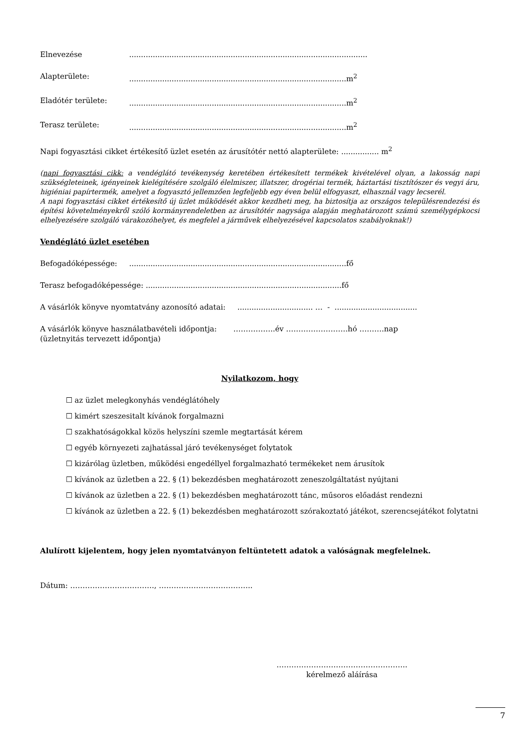Elnevezése.....................................................................................................
Alapterülete:............................................................................................m<sup>2</sup>
Eladótér területe:............................................................................................m<sup>2</sup>
Terasz területe:............................................................................................m<sup>2</sup>
Napi fogyasztási cikket értékesítő üzlet esetén az árusítótér nettó alapterülete: ................ m<sup>2</sup>
(napi fogyasztási cikk: a vendéglátó tevékenység keretében értékesített termékek kivételével olyan, a lakosság napi szükségleteinek, igényeinek kielégítésére szolgáló élelmiszer, illatszer, drogériai termék, háztartási tisztítószer és vegyi áru, higiéniai papírtermék, amelyet a fogyasztó jellemzően legfeljebb egy éven belül elfogyaszt, elhasznál vagy lecserél.
A napi fogyasztási cikket értékesítő új üzlet működését akkor kezdheti meg, ha biztosítja az országos településrendezési és építési követelményekről szóló kormányrendeletben az árusítótér nagysága alapján meghatározott számú személygépkocsi elhelyezésére szolgáló várakozóhelyet, és megfelel a járművek elhelyezésével kapcsolatos szabályoknak!)
Vendéglátó üzlet esetében
Befogadóképessége:............................................................................................fő
Terasz befogadóképessége: ...................................................................................fő
A vásárlók könyve nyomtatvány azonosító adatai: ................................ … - ...................................
A vásárlók könyve használatbavételi időpontja: ……………..év …………………….hó ……….nap
(üzletnyitás tervezett időpontja)
Nyilatkozom, hogy
☐ az üzlet melegkonyhás vendéglátóhely
☐ kimért szeszesitalt kívánok forgalmazni
☐ szakhatóságokkal közös helyszíni szemle megtartását kérem
☐ egyéb környezeti zajhatással járó tevékenységet folytatok
☐ kizárólag üzletben, működési engedéllyel forgalmazható termékeket nem árusítok
☐ kívánok az üzletben a 22. § (1) bekezdésben meghatározott zeneszolgáltatást nyújtani
☐ kívánok az üzletben a 22. § (1) bekezdésben meghatározott tánc, műsoros előadást rendezni
☐ kívánok az üzletben a 22. § (1) bekezdésben meghatározott szórakoztató játékot, szerencsejátékot folytatni
Alulírott kijelentem, hogy jelen nyomtatványon feltüntetett adatok a valóságnak megfelelnek.
Dátum: ……………………………., ………………………………..
……………………………………………..
kérelmező aláírása
7